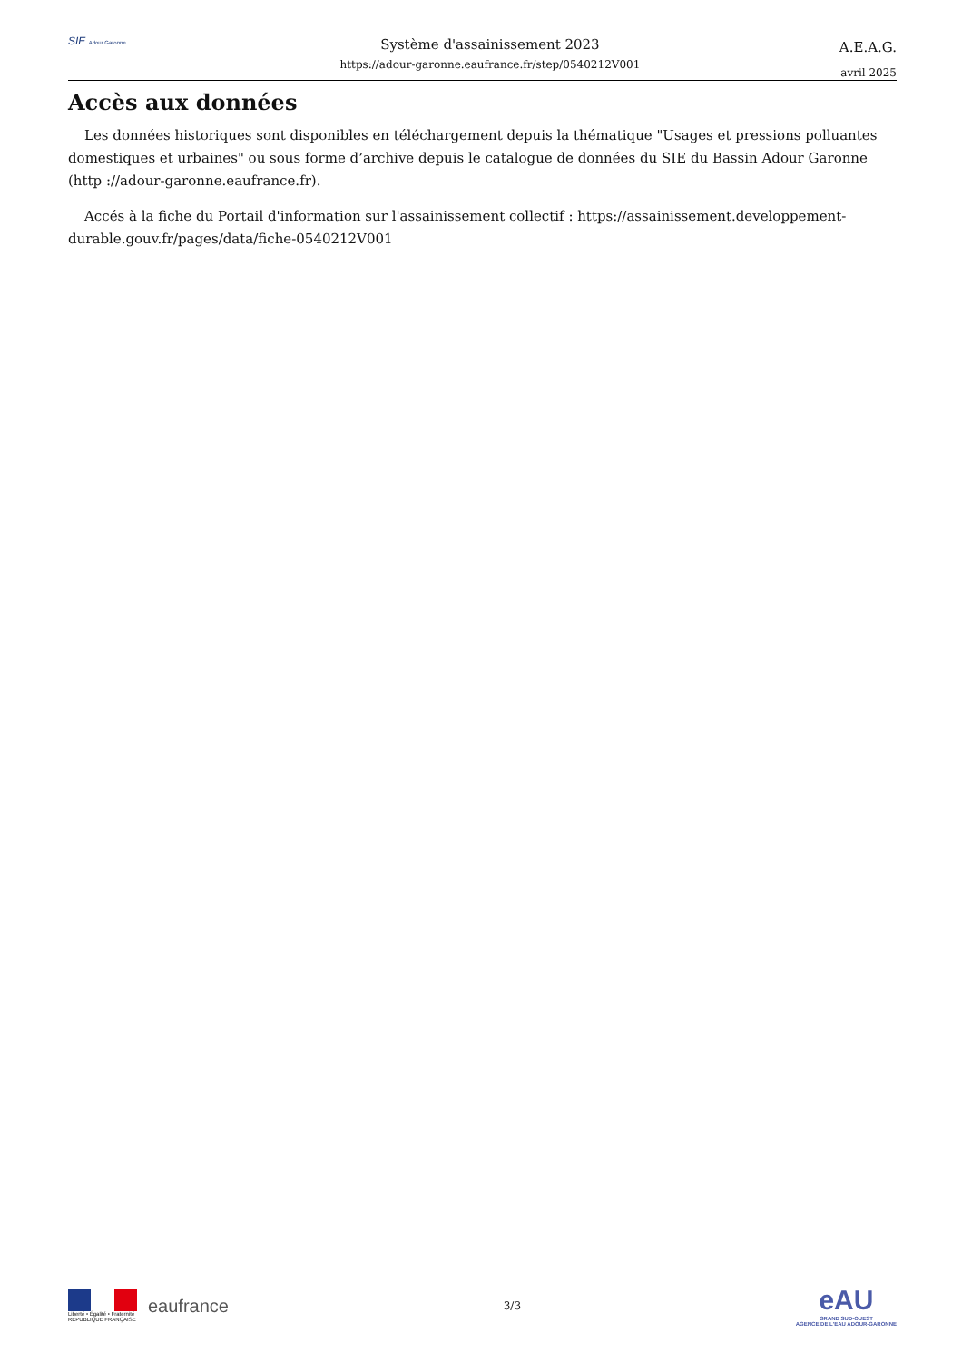SIE Adour Garonne
Système d'assainissement 2023
https://adour-garonne.eaufrance.fr/step/0540212V001
A.E.A.G.
avril 2025
Accès aux données
Les données historiques sont disponibles en téléchargement depuis la thématique "Usages et pressions polluantes domestiques et urbaines" ou sous forme d’archive depuis le catalogue de données du SIE du Bassin Adour Garonne (http ://adour-garonne.eaufrance.fr).
Accés à la fiche du Portail d'information sur l'assainissement collectif : https://assainissement.developpement-durable.gouv.fr/pages/data/fiche-0540212V001
Liberté • Égalité • Fraternité
RÉPUBLIQUE FRANÇAISE
eaufrance
3/3
eAU
GRAND SUD-OUEST
AGENCE DE L'EAU ADOUR-GARONNE